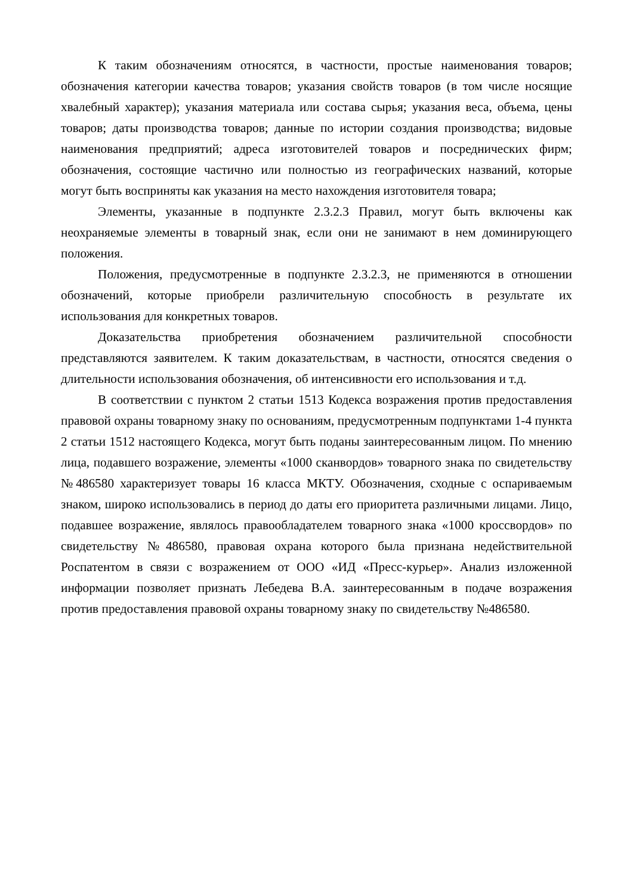К таким обозначениям относятся, в частности, простые наименования товаров; обозначения категории качества товаров; указания свойств товаров (в том числе носящие хвалебный характер); указания материала или состава сырья; указания веса, объема, цены товаров; даты производства товаров; данные по истории создания производства; видовые наименования предприятий; адреса изготовителей товаров и посреднических фирм; обозначения, состоящие частично или полностью из географических названий, которые могут быть восприняты как указания на место нахождения изготовителя товара;
Элементы, указанные в подпункте 2.3.2.3 Правил, могут быть включены как неохраняемые элементы в товарный знак, если они не занимают в нем доминирующего положения.
Положения, предусмотренные в подпункте 2.3.2.3, не применяются в отношении обозначений, которые приобрели различительную способность в результате их использования для конкретных товаров.
Доказательства приобретения обозначением различительной способности представляются заявителем. К таким доказательствам, в частности, относятся сведения о длительности использования обозначения, об интенсивности его использования и т.д.
В соответствии с пунктом 2 статьи 1513 Кодекса возражения против предоставления правовой охраны товарному знаку по основаниям, предусмотренным подпунктами 1-4 пункта 2 статьи 1512 настоящего Кодекса, могут быть поданы заинтересованным лицом. По мнению лица, подавшего возражение, элементы «1000 сканвордов» товарного знака по свидетельству №486580 характеризует товары 16 класса МКТУ. Обозначения, сходные с оспариваемым знаком, широко использовались в период до даты его приоритета различными лицами. Лицо, подавшее возражение, являлось правообладателем товарного знака «1000 кроссвордов» по свидетельству №486580, правовая охрана которого была признана недействительной Роспатентом в связи с возражением от ООО «ИД «Пресс-курьер». Анализ изложенной информации позволяет признать Лебедева В.А. заинтересованным в подаче возражения против предоставления правовой охраны товарному знаку по свидетельству №486580.